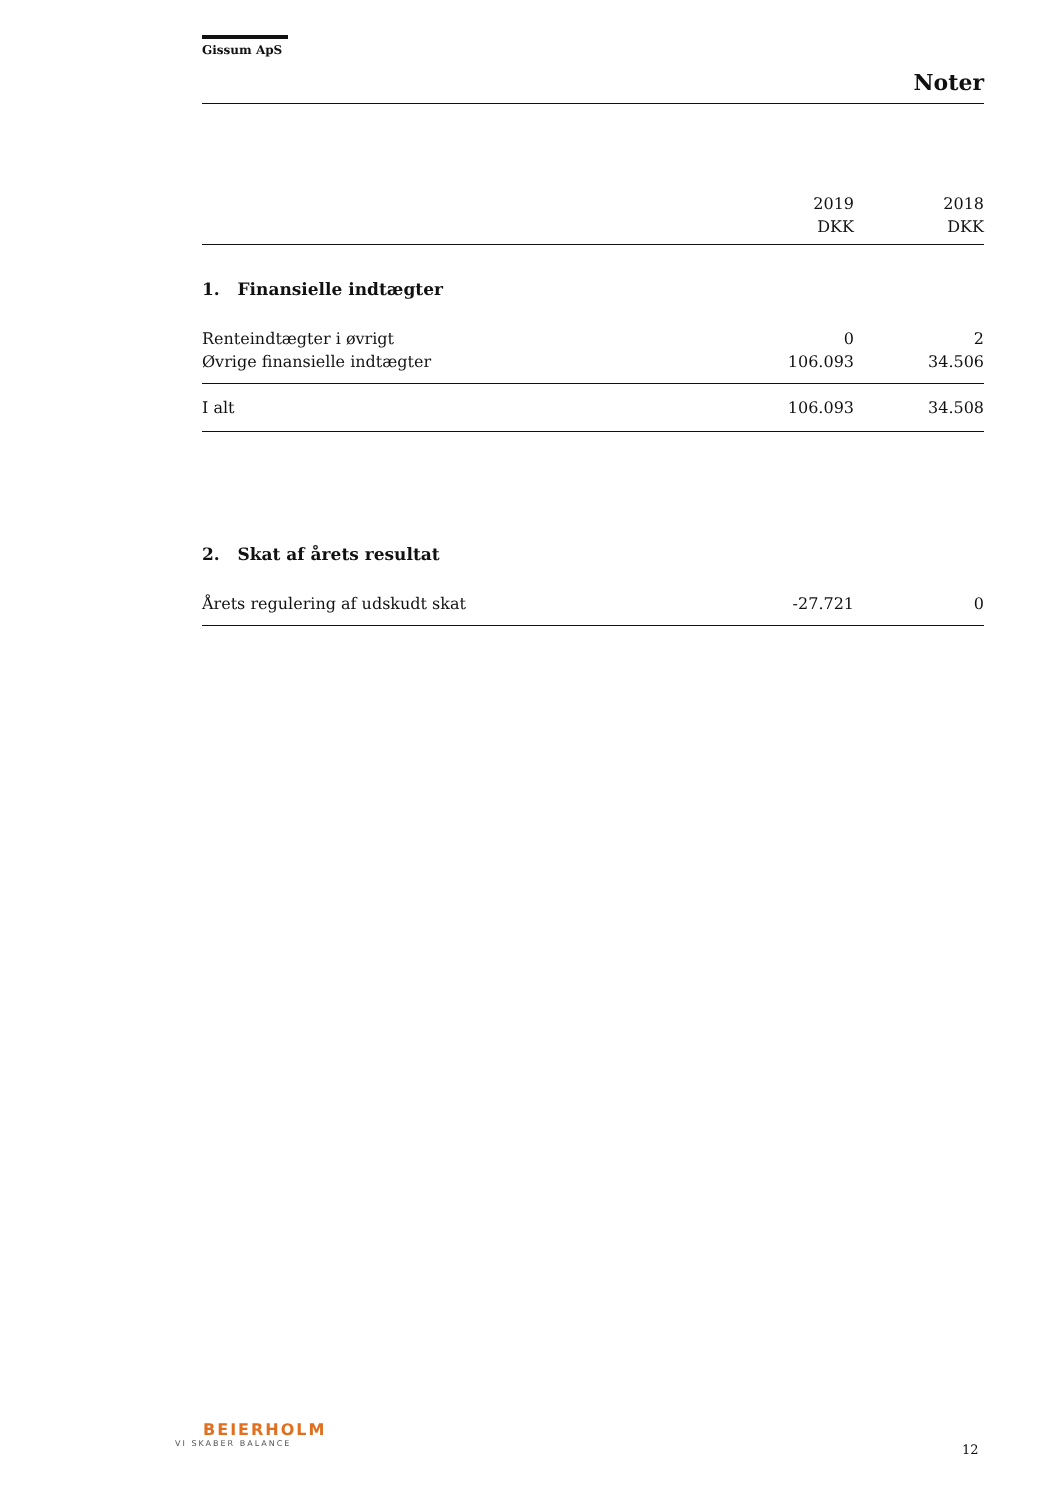Gissum ApS
Noter
| | 2019 | 2018 |
| | DKK | DKK |
| 1. Finansielle indtægter | | |
| Renteindtægter i øvrigt | 0 | 2 |
| Øvrige finansielle indtægter | 106.093 | 34.506 |
| I alt | 106.093 | 34.508 |
| 2. Skat af årets resultat | | |
| Årets regulering af udskudt skat | -27.721 | 0 |
BEIERHOLM
VI SKABER BALANCE
12